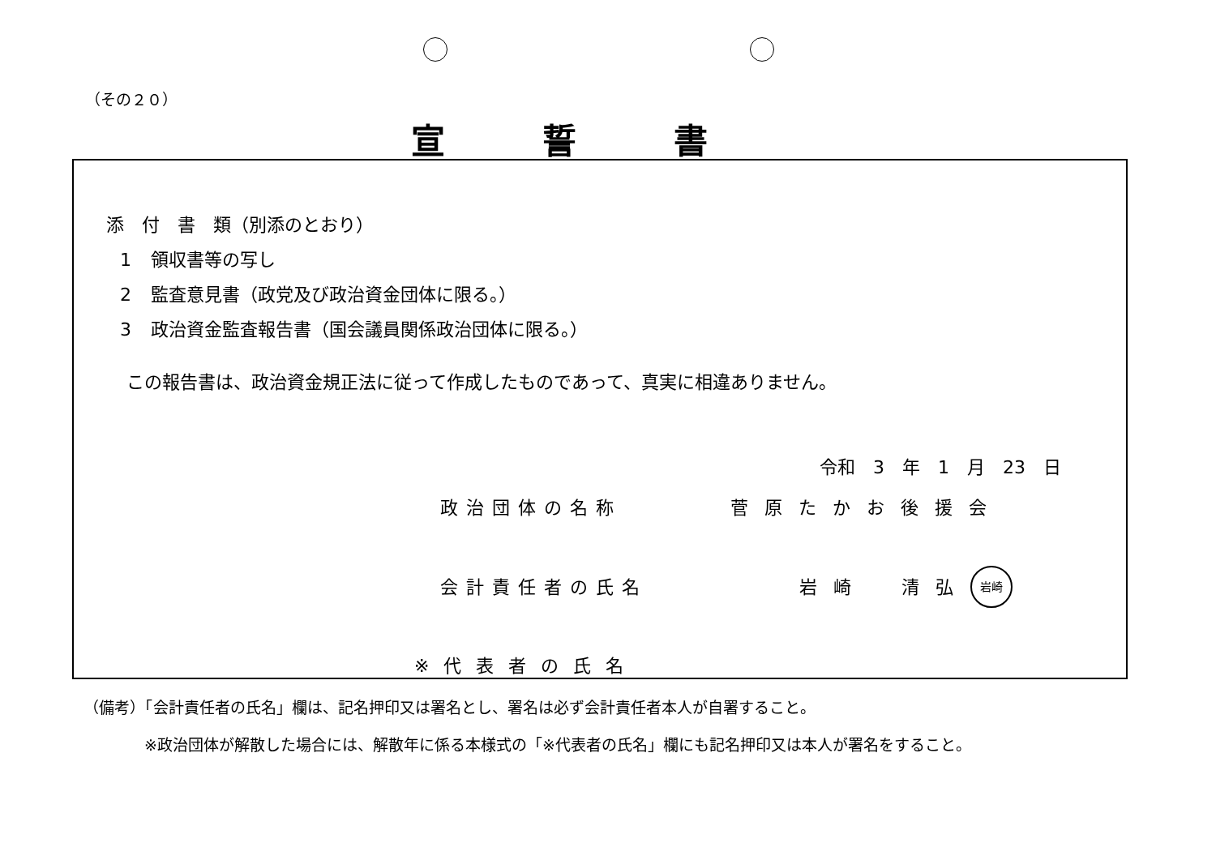（その２０）
宣誓書
添　付　書　類（別添のとおり）
1 領収書等の写し
2 監査意見書（政党及び政治資金団体に限る。）
3 政治資金監査報告書（国会議員関係政治団体に限る。）
この報告書は、政治資金規正法に従って作成したものであって、真実に相違ありません。
令和　3　年　1　月　23　日
政治団体の名称 菅原たかお後援会
会計責任者の氏名 岩崎　清弘 岩崎
※代表者の氏名
（備考）「会計責任者の氏名」欄は、記名押印又は署名とし、署名は必ず会計責任者本人が自署すること。
※政治団体が解散した場合には、解散年に係る本様式の「※代表者の氏名」欄にも記名押印又は本人が署名をすること。